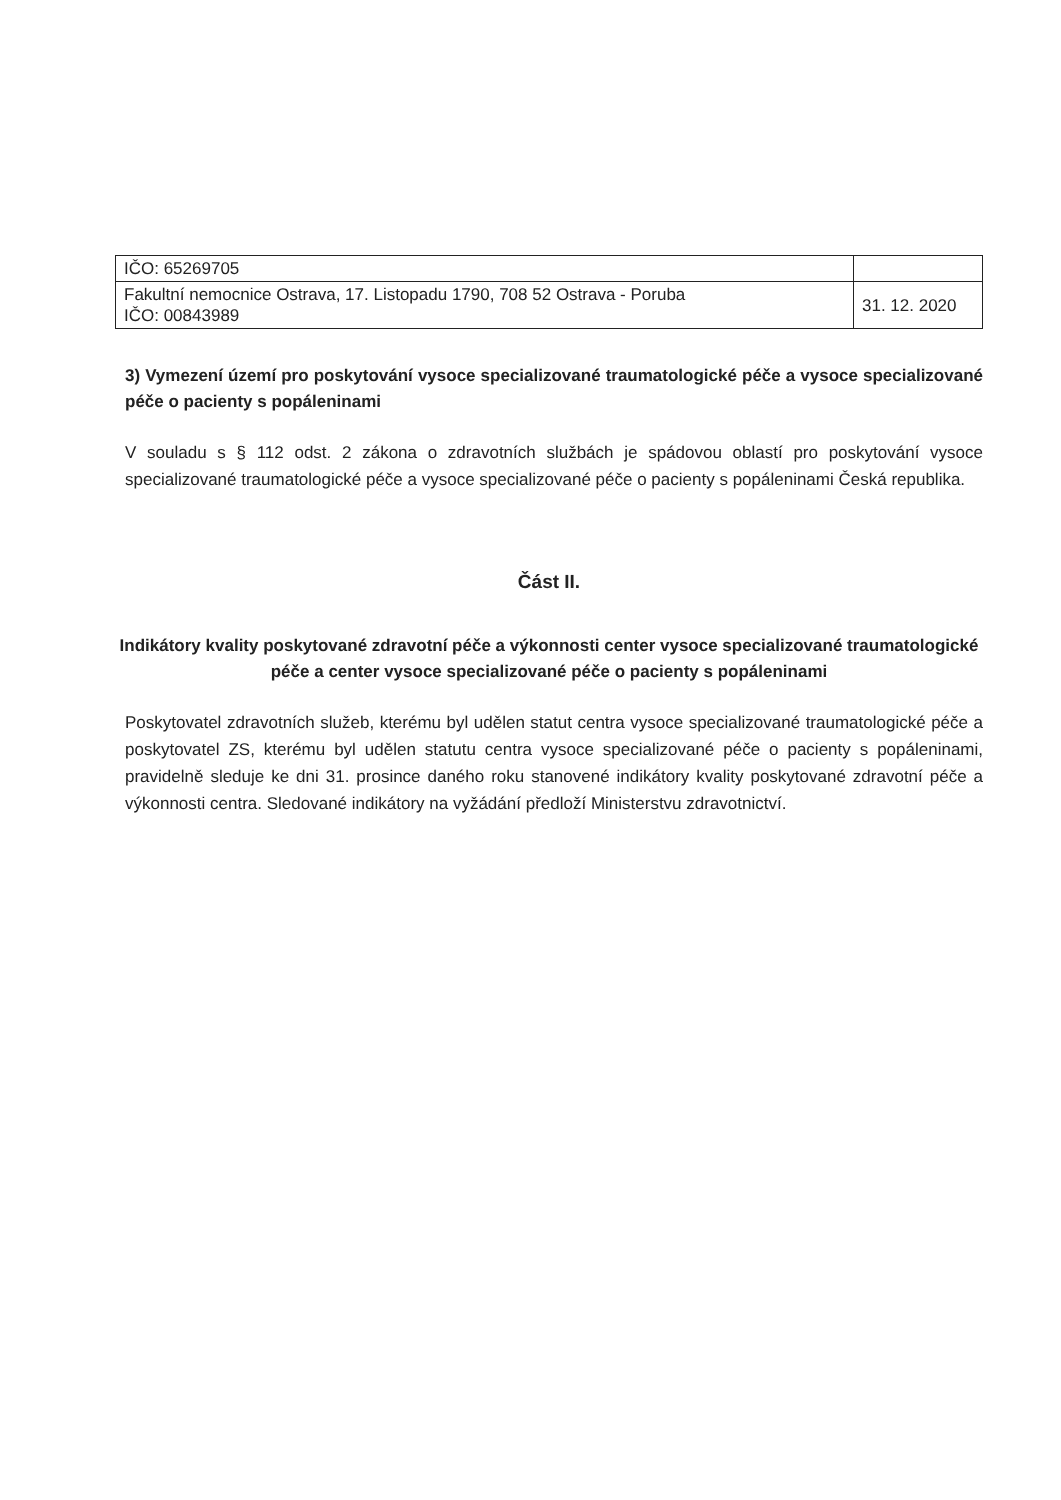| IČO: 65269705 | |
| Fakultní nemocnice Ostrava, 17. Listopadu 1790, 708 52 Ostrava - Poruba IČO: 00843989 | 31. 12. 2020 |
3) Vymezení území pro poskytování vysoce specializované traumatologické péče a vysoce specializované péče o pacienty s popáleninami
V souladu s § 112 odst. 2 zákona o zdravotních službách je spádovou oblastí pro poskytování vysoce specializované traumatologické péče a vysoce specializované péče o pacienty s popáleninami Česká republika.
Část II.
Indikátory kvality poskytované zdravotní péče a výkonnosti center vysoce specializované traumatologické péče a center vysoce specializované péče o pacienty s popáleninami
Poskytovatel zdravotních služeb, kterému byl udělen statut centra vysoce specializované traumatologické péče a poskytovatel ZS, kterému byl udělen statutu centra vysoce specializované péče o pacienty s popáleninami, pravidelně sleduje ke dni 31. prosince daného roku stanovené indikátory kvality poskytované zdravotní péče a výkonnosti centra. Sledované indikátory na vyžádání předloží Ministerstvu zdravotnictví.